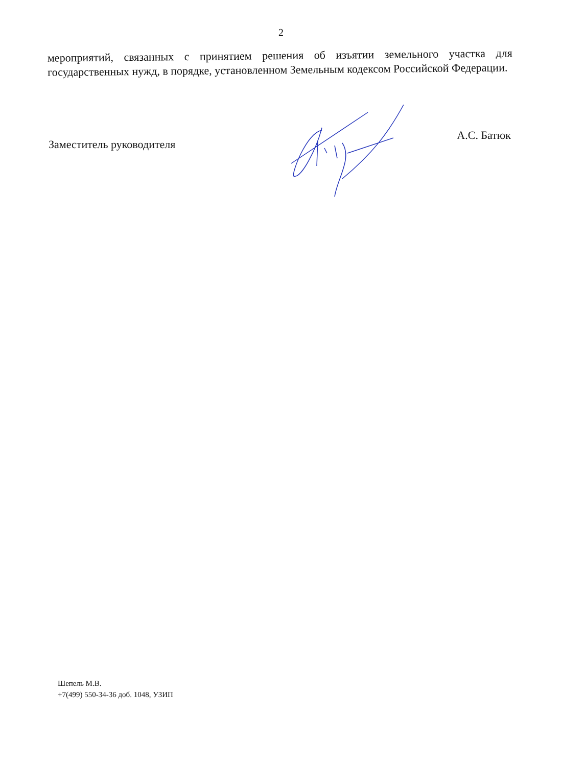2
мероприятий, связанных с принятием решения об изъятии земельного участка для государственных нужд, в порядке, установленном Земельным кодексом Российской Федерации.
Заместитель руководителя А.С. Батюк
Шепель М.В.
+7(499) 550-34-36 доб. 1048, УЗИП